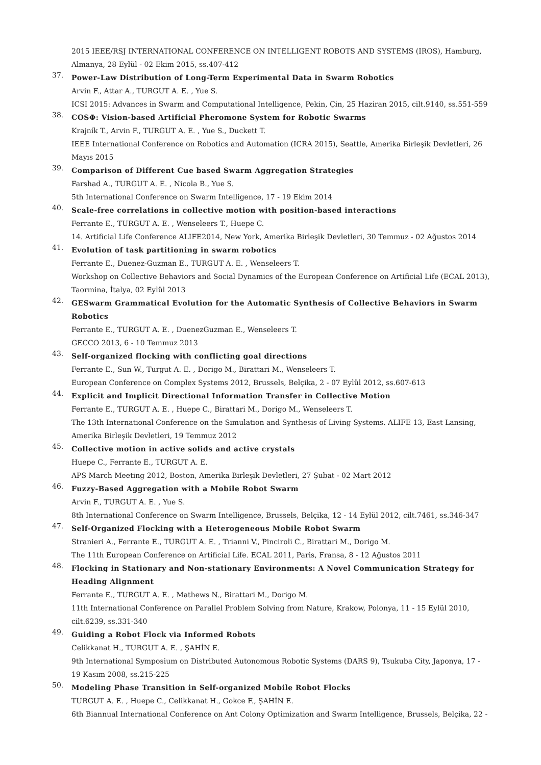2015 IEEE/RSJ INTERNATIONAL CONFERENCE ON INTELLIGENT ROBOTS AND SYSTEMS (IROS), Hamburg, Almanya, 28 Eylül - 02 Ekim 2015, ss.407-412
37.
Power-Law Distribution of Long-Term Experimental Data in Swarm Robotics
Arvin F., Attar A., TURGUT A. E. , Yue S.
ICSI 2015: Advances in Swarm and Computational Intelligence, Pekin, Çin, 25 Haziran 2015, cilt.9140, ss.551-559
38.
COSΦ: Vision-based Artificial Pheromone System for Robotic Swarms
Krajník T., Arvin F., TURGUT A. E. , Yue S., Duckett T.
IEEE International Conference on Robotics and Automation (ICRA 2015), Seattle, Amerika Birleşik Devletleri, 26 Mayıs 2015
39.
Comparison of Different Cue based Swarm Aggregation Strategies
Farshad A., TURGUT A. E. , Nicola B., Yue S.
5th International Conference on Swarm Intelligence, 17 - 19 Ekim 2014
40.
Scale-free correlations in collective motion with position-based interactions
Ferrante E., TURGUT A. E. , Wenseleers T., Huepe C.
14. Artificial Life Conference ALIFE2014, New York, Amerika Birleşik Devletleri, 30 Temmuz - 02 Ağustos 2014
41.
Evolution of task partitioning in swarm robotics
Ferrante E., Duenez-Guzman E., TURGUT A. E. , Wenseleers T.
Workshop on Collective Behaviors and Social Dynamics of the European Conference on Artificial Life (ECAL 2013), Taormina, İtalya, 02 Eylül 2013
42.
GESwarm Grammatical Evolution for the Automatic Synthesis of Collective Behaviors in Swarm Robotics
Ferrante E., TURGUT A. E. , DuenezGuzman E., Wenseleers T.
GECCO 2013, 6 - 10 Temmuz 2013
43.
Self-organized flocking with conflicting goal directions
Ferrante E., Sun W., Turgut A. E. , Dorigo M., Birattari M., Wenseleers T.
European Conference on Complex Systems 2012, Brussels, Belçika, 2 - 07 Eylül 2012, ss.607-613
44.
Explicit and Implicit Directional Information Transfer in Collective Motion
Ferrante E., TURGUT A. E. , Huepe C., Birattari M., Dorigo M., Wenseleers T.
The 13th International Conference on the Simulation and Synthesis of Living Systems. ALIFE 13, East Lansing, Amerika Birleşik Devletleri, 19 Temmuz 2012
45.
Collective motion in active solids and active crystals
Huepe C., Ferrante E., TURGUT A. E.
APS March Meeting 2012, Boston, Amerika Birleşik Devletleri, 27 Şubat - 02 Mart 2012
46.
Fuzzy-Based Aggregation with a Mobile Robot Swarm
Arvin F., TURGUT A. E. , Yue S.
8th International Conference on Swarm Intelligence, Brussels, Belçika, 12 - 14 Eylül 2012, cilt.7461, ss.346-347
47.
Self-Organized Flocking with a Heterogeneous Mobile Robot Swarm
Stranieri A., Ferrante E., TURGUT A. E. , Trianni V., Pinciroli C., Birattari M., Dorigo M.
The 11th European Conference on Artificial Life. ECAL 2011, Paris, Fransa, 8 - 12 Ağustos 2011
48.
Flocking in Stationary and Non-stationary Environments: A Novel Communication Strategy for Heading Alignment
Ferrante E., TURGUT A. E. , Mathews N., Birattari M., Dorigo M.
11th International Conference on Parallel Problem Solving from Nature, Krakow, Polonya, 11 - 15 Eylül 2010, cilt.6239, ss.331-340
49.
Guiding a Robot Flock via Informed Robots
Celikkanat H., TURGUT A. E. , ŞAHİN E.
9th International Symposium on Distributed Autonomous Robotic Systems (DARS 9), Tsukuba City, Japonya, 17 - 19 Kasım 2008, ss.215-225
50.
Modeling Phase Transition in Self-organized Mobile Robot Flocks
TURGUT A. E. , Huepe C., Celikkanat H., Gokce F., ŞAHİN E.
6th Biannual International Conference on Ant Colony Optimization and Swarm Intelligence, Brussels, Belçika, 22 -